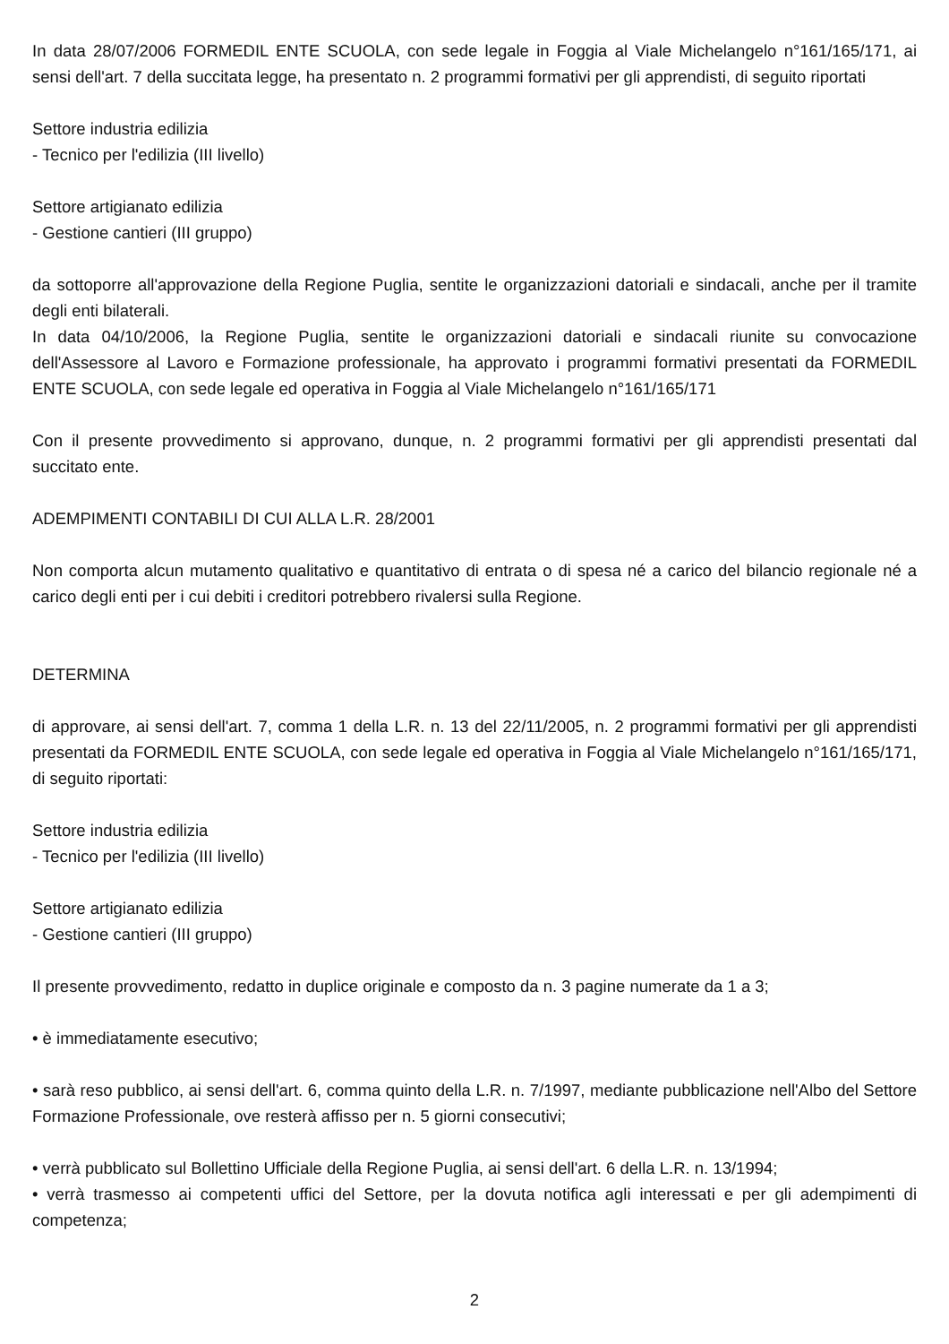In data 28/07/2006 FORMEDIL ENTE SCUOLA, con sede legale in Foggia al Viale Michelangelo n°161/165/171, ai sensi dell'art. 7 della succitata legge, ha presentato n. 2 programmi formativi per gli apprendisti, di seguito riportati
Settore industria edilizia
- Tecnico per l'edilizia (III livello)
Settore artigianato edilizia
- Gestione cantieri (III gruppo)
da sottoporre all'approvazione della Regione Puglia, sentite le organizzazioni datoriali e sindacali, anche per il tramite degli enti bilaterali.
In data 04/10/2006, la Regione Puglia, sentite le organizzazioni datoriali e sindacali riunite su convocazione dell'Assessore al Lavoro e Formazione professionale, ha approvato i programmi formativi presentati da FORMEDIL ENTE SCUOLA, con sede legale ed operativa in Foggia al Viale Michelangelo n°161/165/171
Con il presente provvedimento si approvano, dunque, n. 2 programmi formativi per gli apprendisti presentati dal succitato ente.
ADEMPIMENTI CONTABILI DI CUI ALLA L.R. 28/2001
Non comporta alcun mutamento qualitativo e quantitativo di entrata o di spesa né a carico del bilancio regionale né a carico degli enti per i cui debiti i creditori potrebbero rivalersi sulla Regione.
DETERMINA
di approvare, ai sensi dell'art. 7, comma 1 della L.R. n. 13 del 22/11/2005, n. 2 programmi formativi per gli apprendisti presentati da FORMEDIL ENTE SCUOLA, con sede legale ed operativa in Foggia al Viale Michelangelo n°161/165/171, di seguito riportati:
Settore industria edilizia
- Tecnico per l'edilizia (III livello)
Settore artigianato edilizia
- Gestione cantieri (III gruppo)
Il presente provvedimento, redatto in duplice originale e composto da n. 3 pagine numerate da 1 a 3;
• è immediatamente esecutivo;
• sarà reso pubblico, ai sensi dell'art. 6, comma quinto della L.R. n. 7/1997, mediante pubblicazione nell'Albo del Settore Formazione Professionale, ove resterà affisso per n. 5 giorni consecutivi;
• verrà pubblicato sul Bollettino Ufficiale della Regione Puglia, ai sensi dell'art. 6 della L.R. n. 13/1994;
• verrà trasmesso ai competenti uffici del Settore, per la dovuta notifica agli interessati e per gli adempimenti di competenza;
2